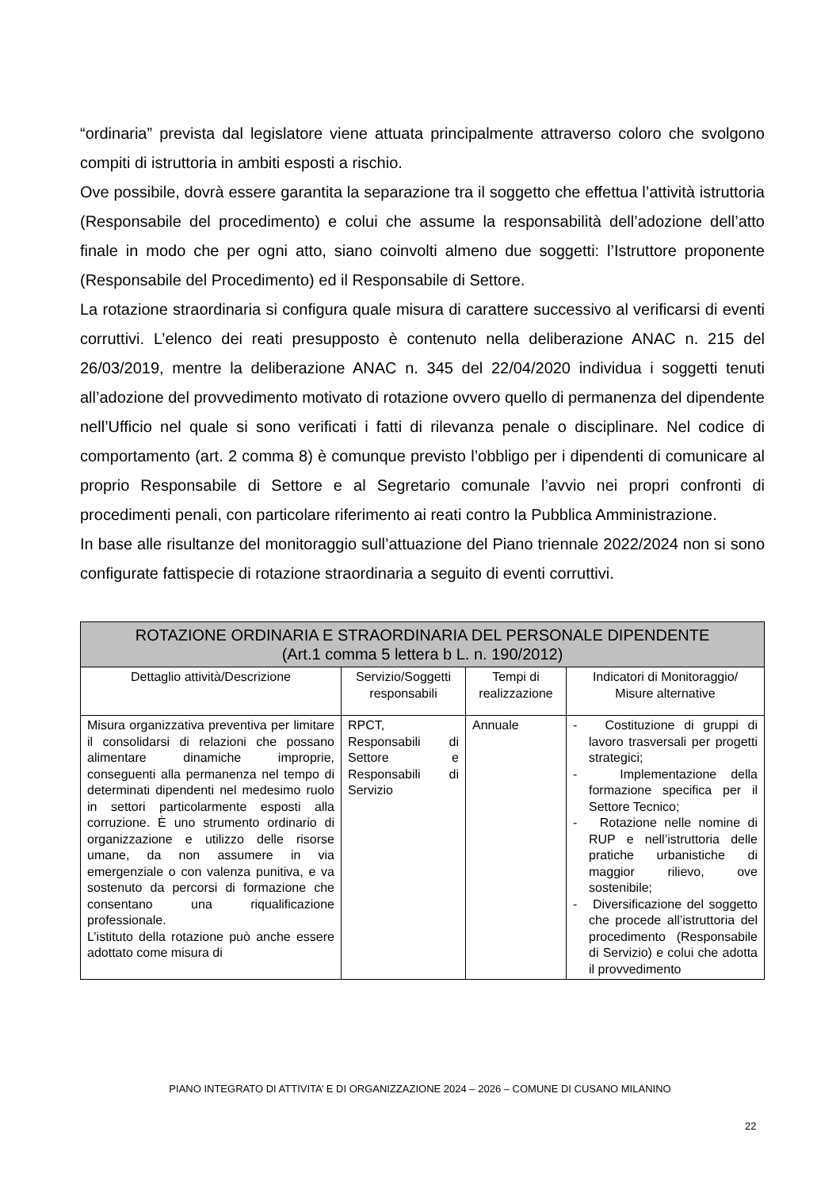“ordinaria” prevista dal legislatore viene attuata principalmente attraverso coloro che svolgono compiti di istruttoria in ambiti esposti a rischio.
Ove possibile, dovrà essere garantita la separazione tra il soggetto che effettua l’attività istruttoria (Responsabile del procedimento) e colui che assume la responsabilità dell’adozione dell’atto finale in modo che per ogni atto, siano coinvolti almeno due soggetti: l’Istruttore proponente (Responsabile del Procedimento) ed il Responsabile di Settore.
La rotazione straordinaria si configura quale misura di carattere successivo al verificarsi di eventi corruttivi. L’elenco dei reati presupposto è contenuto nella deliberazione ANAC n. 215 del 26/03/2019, mentre la deliberazione ANAC n. 345 del 22/04/2020 individua i soggetti tenuti all’adozione del provvedimento motivato di rotazione ovvero quello di permanenza del dipendente nell’Ufficio nel quale si sono verificati i fatti di rilevanza penale o disciplinare. Nel codice di comportamento (art. 2 comma 8) è comunque previsto l’obbligo per i dipendenti di comunicare al proprio Responsabile di Settore e al Segretario comunale l’avvio nei propri confronti di procedimenti penali, con particolare riferimento ai reati contro la Pubblica Amministrazione.
In base alle risultanze del monitoraggio sull’attuazione del Piano triennale 2022/2024 non si sono configurate fattispecie di rotazione straordinaria a seguito di eventi corruttivi.
| ROTAZIONE ORDINARIA E STRAORDINARIA DEL PERSONALE DIPENDENTE (Art.1 comma 5 lettera b L. n. 190/2012) | | | |
| --- | --- | --- | --- |
| Dettaglio attività/Descrizione | Servizio/Soggetti responsabili | Tempi di realizzazione | Indicatori di Monitoraggio/ Misure alternative |
| Misura organizzativa preventiva per limitare il consolidarsi di relazioni che possano alimentare dinamiche improprie, conseguenti alla permanenza nel tempo di determinati dipendenti nel medesimo ruolo in settori particolarmente esposti alla corruzione. È uno strumento ordinario di organizzazione e utilizzo delle risorse umane, da non assumere in via emergenziale o con valenza punitiva, e va sostenuto da percorsi di formazione che consentano una riqualificazione professionale. L’istituto della rotazione può anche essere adottato come misura di | RPCT, Responsabili di Settore e Responsabili di Servizio | Annuale | - Costituzione di gruppi di lavoro trasversali per progetti strategici; - Implementazione della formazione specifica per il Settore Tecnico; - Rotazione nelle nomine di RUP e nell’istruttoria delle pratiche urbanistiche di maggior rilievo, ove sostenibile; - Diversificazione del soggetto che procede all’istruttoria del procedimento (Responsabile di Servizio) e colui che adotta il provvedimento |
PIANO INTEGRATO DI ATTIVITA’ E DI ORGANIZZAZIONE 2024 – 2026 – COMUNE DI CUSANO MILANINO
22